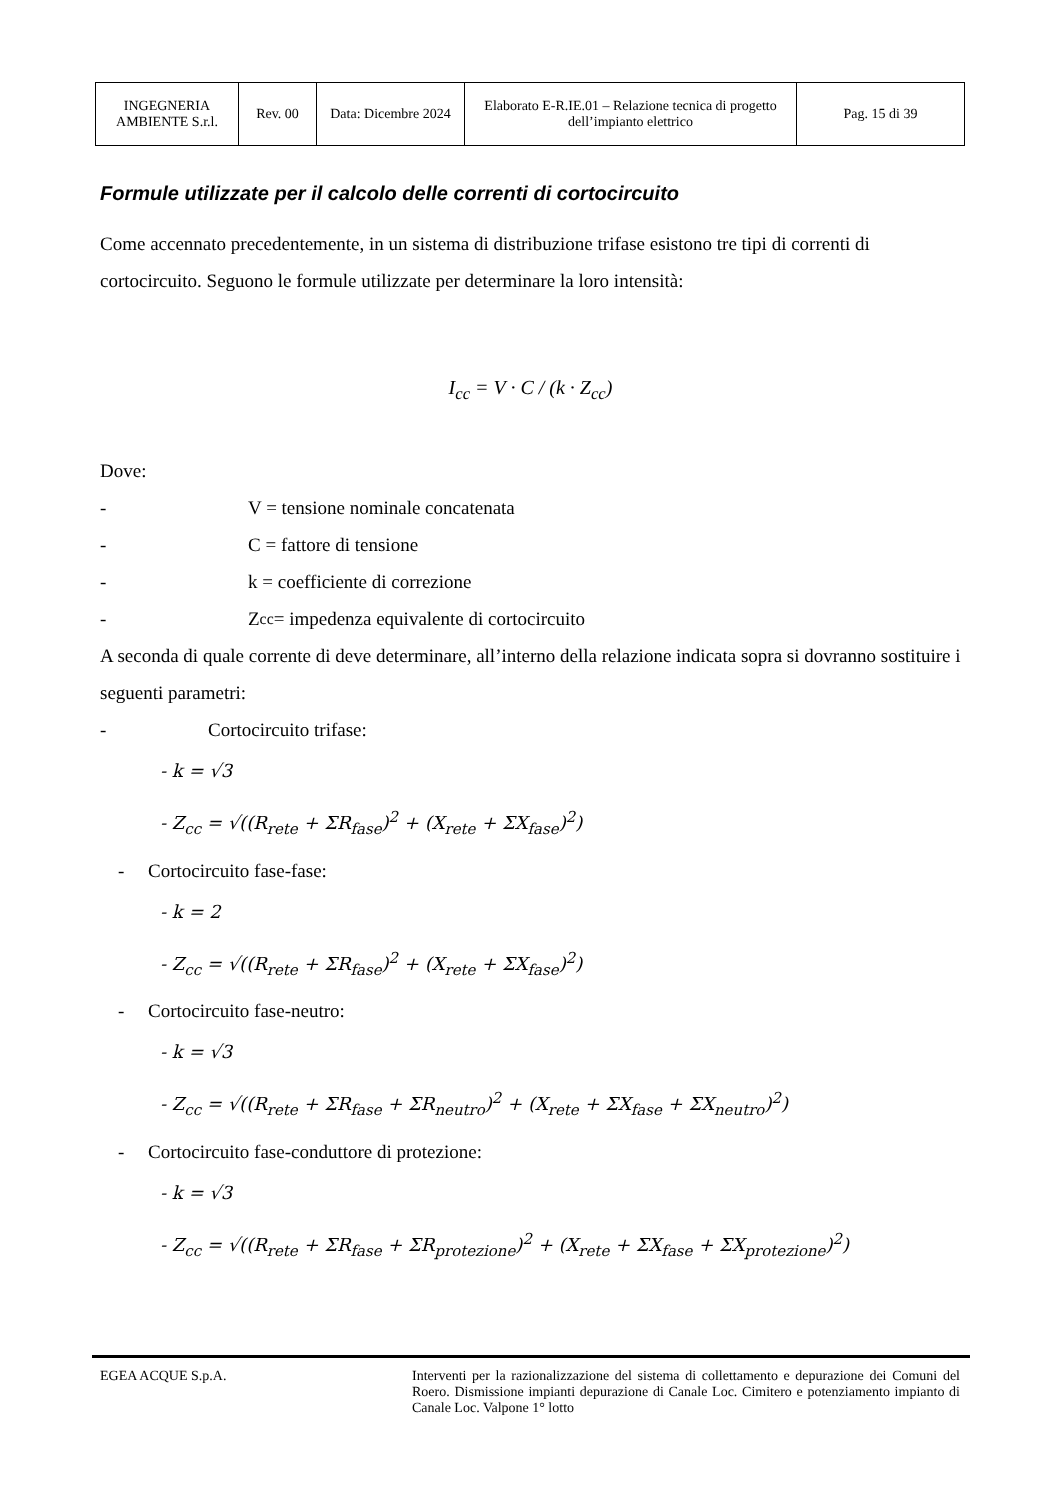| INGEGNERIA AMBIENTE S.r.l. | Rev. 00 | Data: Dicembre 2024 | Elaborato E-R.IE.01 – Relazione tecnica di progetto dell’impianto elettrico | Pag. 15 di 39 |
Formule utilizzate per il calcolo delle correnti di cortocircuito
Come accennato precedentemente, in un sistema di distribuzione trifase esistono tre tipi di correnti di cortocircuito. Seguono le formule utilizzate per determinare la loro intensità:
I<sub>cc</sub> = V · C / (k · Z<sub>cc</sub>)
Dove:
- V = tensione nominale concatenata
- C = fattore di tensione
- k = coefficiente di correzione
- Z<sub>cc</sub> = impedenza equivalente di cortocircuito
A seconda di quale corrente di deve determinare, all’interno della relazione indicata sopra si dovranno sostituire i seguenti parametri:
- Cortocircuito trifase:
- k = √3
- Z<sub>cc</sub> = √((R<sub>rete</sub> + ΣR<sub>fase</sub>)<sup>2</sup> + (X<sub>rete</sub> + ΣX<sub>fase</sub>)<sup>2</sup>)
- Cortocircuito fase-fase:
- k = 2
- Z<sub>cc</sub> = √((R<sub>rete</sub> + ΣR<sub>fase</sub>)<sup>2</sup> + (X<sub>rete</sub> + ΣX<sub>fase</sub>)<sup>2</sup>)
- Cortocircuito fase-neutro:
- k = √3
- Z<sub>cc</sub> = √((R<sub>rete</sub> + ΣR<sub>fase</sub> + ΣR<sub>neutro</sub>)<sup>2</sup> + (X<sub>rete</sub> + ΣX<sub>fase</sub> + ΣX<sub>neutro</sub>)<sup>2</sup>)
- Cortocircuito fase-conduttore di protezione:
- k = √3
- Z<sub>cc</sub> = √((R<sub>rete</sub> + ΣR<sub>fase</sub> + ΣR<sub>protezione</sub>)<sup>2</sup> + (X<sub>rete</sub> + ΣX<sub>fase</sub> + ΣX<sub>protezione</sub>)<sup>2</sup>)
EGEA ACQUE S.p.A. Interventi per la razionalizzazione del sistema di collettamento e depurazione dei Comuni del Roero. Dismissione impianti depurazione di Canale Loc. Cimitero e potenziamento impianto di Canale Loc. Valpone 1° lotto